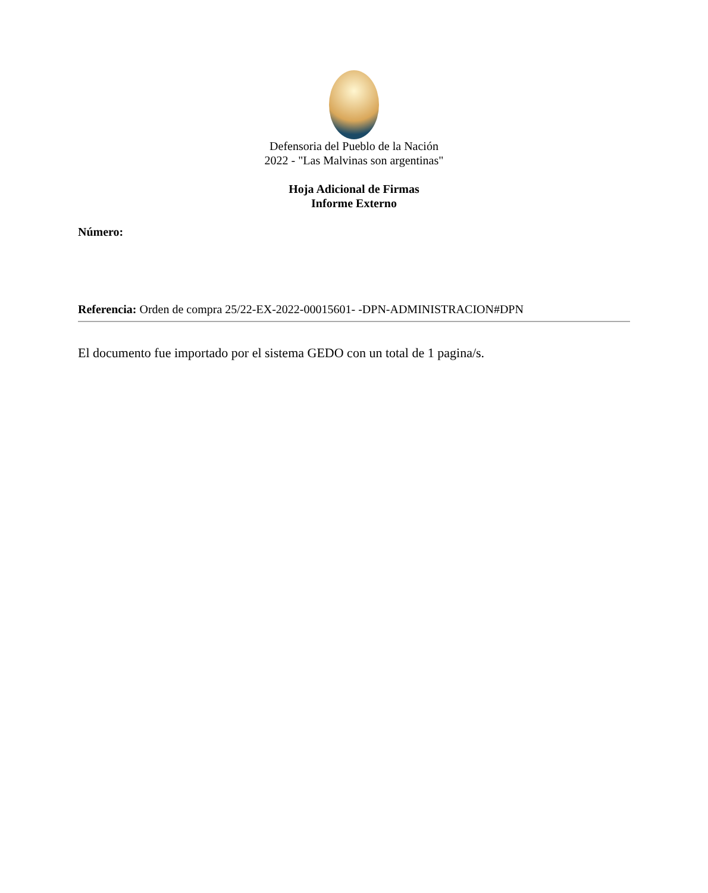Defensoria del Pueblo de la Nación
2022 - "Las Malvinas son argentinas"
Hoja Adicional de Firmas
Informe Externo
Número:
Referencia: Orden de compra 25/22-EX-2022-00015601- -DPN-ADMINISTRACION#DPN
El documento fue importado por el sistema GEDO con un total de 1 pagina/s.